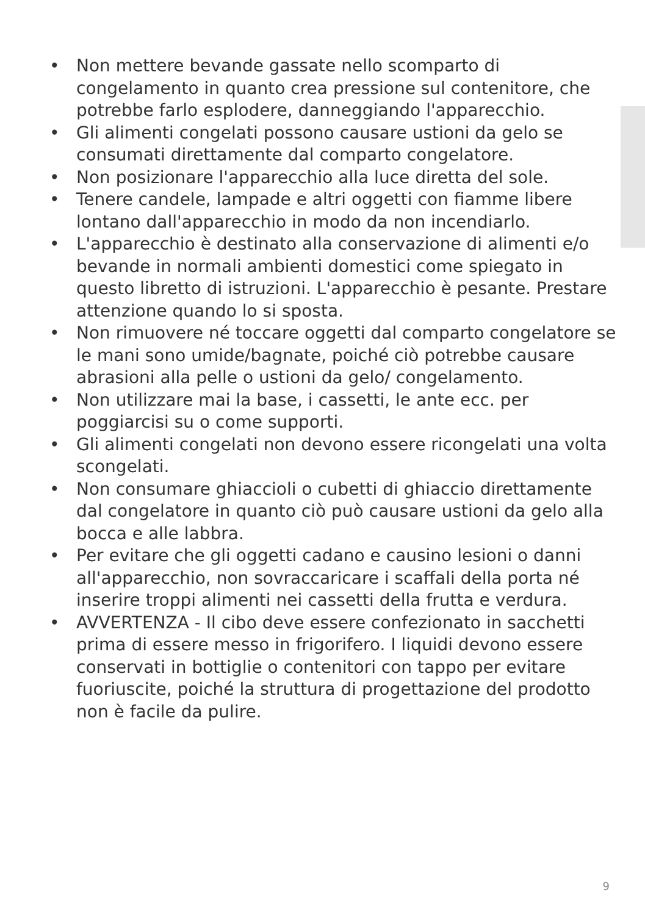• Non mettere bevande gassate nello scomparto di congelamento in quanto crea pressione sul contenitore, che potrebbe farlo esplodere, danneggiando l'apparecchio.
• Gli alimenti congelati possono causare ustioni da gelo se consumati direttamente dal comparto congelatore.
• Non posizionare l'apparecchio alla luce diretta del sole.
• Tenere candele, lampade e altri oggetti con fiamme libere lontano dall'apparecchio in modo da non incendiarlo.
• L'apparecchio è destinato alla conservazione di alimenti e/o bevande in normali ambienti domestici come spiegato in questo libretto di istruzioni. L'apparecchio è pesante. Prestare attenzione quando lo si sposta.
• Non rimuovere né toccare oggetti dal comparto congelatore se le mani sono umide/bagnate, poiché ciò potrebbe causare abrasioni alla pelle o ustioni da gelo/ congelamento.
• Non utilizzare mai la base, i cassetti, le ante ecc. per poggiarcisi su o come supporti.
• Gli alimenti congelati non devono essere ricongelati una volta scongelati.
• Non consumare ghiaccioli o cubetti di ghiaccio direttamente dal congelatore in quanto ciò può causare ustioni da gelo alla bocca e alle labbra.
• Per evitare che gli oggetti cadano e causino lesioni o danni all'apparecchio, non sovraccaricare i scaffali della porta né inserire troppi alimenti nei cassetti della frutta e verdura.
• AVVERTENZA - Il cibo deve essere confezionato in sacchetti prima di essere messo in frigorifero. I liquidi devono essere conservati in bottiglie o contenitori con tappo per evitare fuoriuscite, poiché la struttura di progettazione del prodotto non è facile da pulire.
9